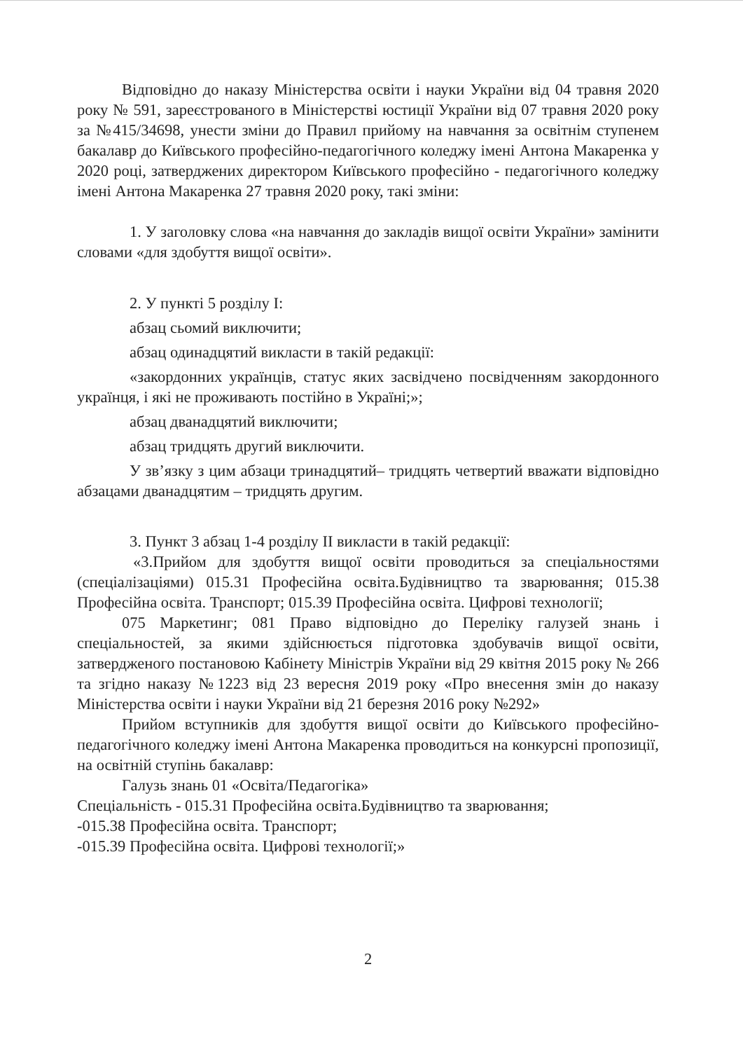Відповідно до наказу Міністерства освіти і науки України від 04 травня 2020 року № 591, зареєстрованого в Міністерстві юстиції України від 07 травня 2020 року за №415/34698, унести зміни до Правил прийому на навчання за освітнім ступенем бакалавр до Київського професійно-педагогічного коледжу імені Антона Макаренка у 2020 році, затверджених директором Київського професійно - педагогічного коледжу імені Антона Макаренка 27 травня 2020 року, такі зміни:
1. У заголовку слова «на навчання до закладів вищої освіти України» замінити словами «для здобуття вищої освіти».
2. У пункті 5 розділу І:
абзац сьомий виключити;
абзац одинадцятий викласти в такій редакції:
«закордонних українців, статус яких засвідчено посвідченням закордонного українця, і які не проживають постійно в Україні;»;
абзац дванадцятий виключити;
абзац тридцять другий виключити.
У зв’язку з цим абзаци тринадцятий– тридцять четвертий вважати відповідно абзацами дванадцятим – тридцять другим.
3. Пункт 3 абзац 1-4 розділу ІІ викласти в такій редакції:
«3.Прийом для здобуття вищої освіти проводиться за спеціальностями (спеціалізаціями) 015.31 Професійна освіта.Будівництво та зварювання; 015.38 Професійна освіта. Транспорт; 015.39 Професійна освіта. Цифрові технології;
075 Маркетинг; 081 Право відповідно до Переліку галузей знань і спеціальностей, за якими здійснюється підготовка здобувачів вищої освіти, затвердженого постановою Кабінету Міністрів України від 29 квітня 2015 року № 266 та згідно наказу №1223 від 23 вересня 2019 року «Про внесення змін до наказу Міністерства освіти і науки України від 21 березня 2016 року №292»
Прийом вступників для здобуття вищої освіти до Київського професійно-педагогічного коледжу імені Антона Макаренка проводиться на конкурсні пропозиції, на освітній ступінь бакалавр:
Галузь знань 01 «Освіта/Педагогіка»
Спеціальність - 015.31 Професійна освіта.Будівництво та зварювання;
-015.38 Професійна освіта. Транспорт;
-015.39 Професійна освіта. Цифрові технології;»
2